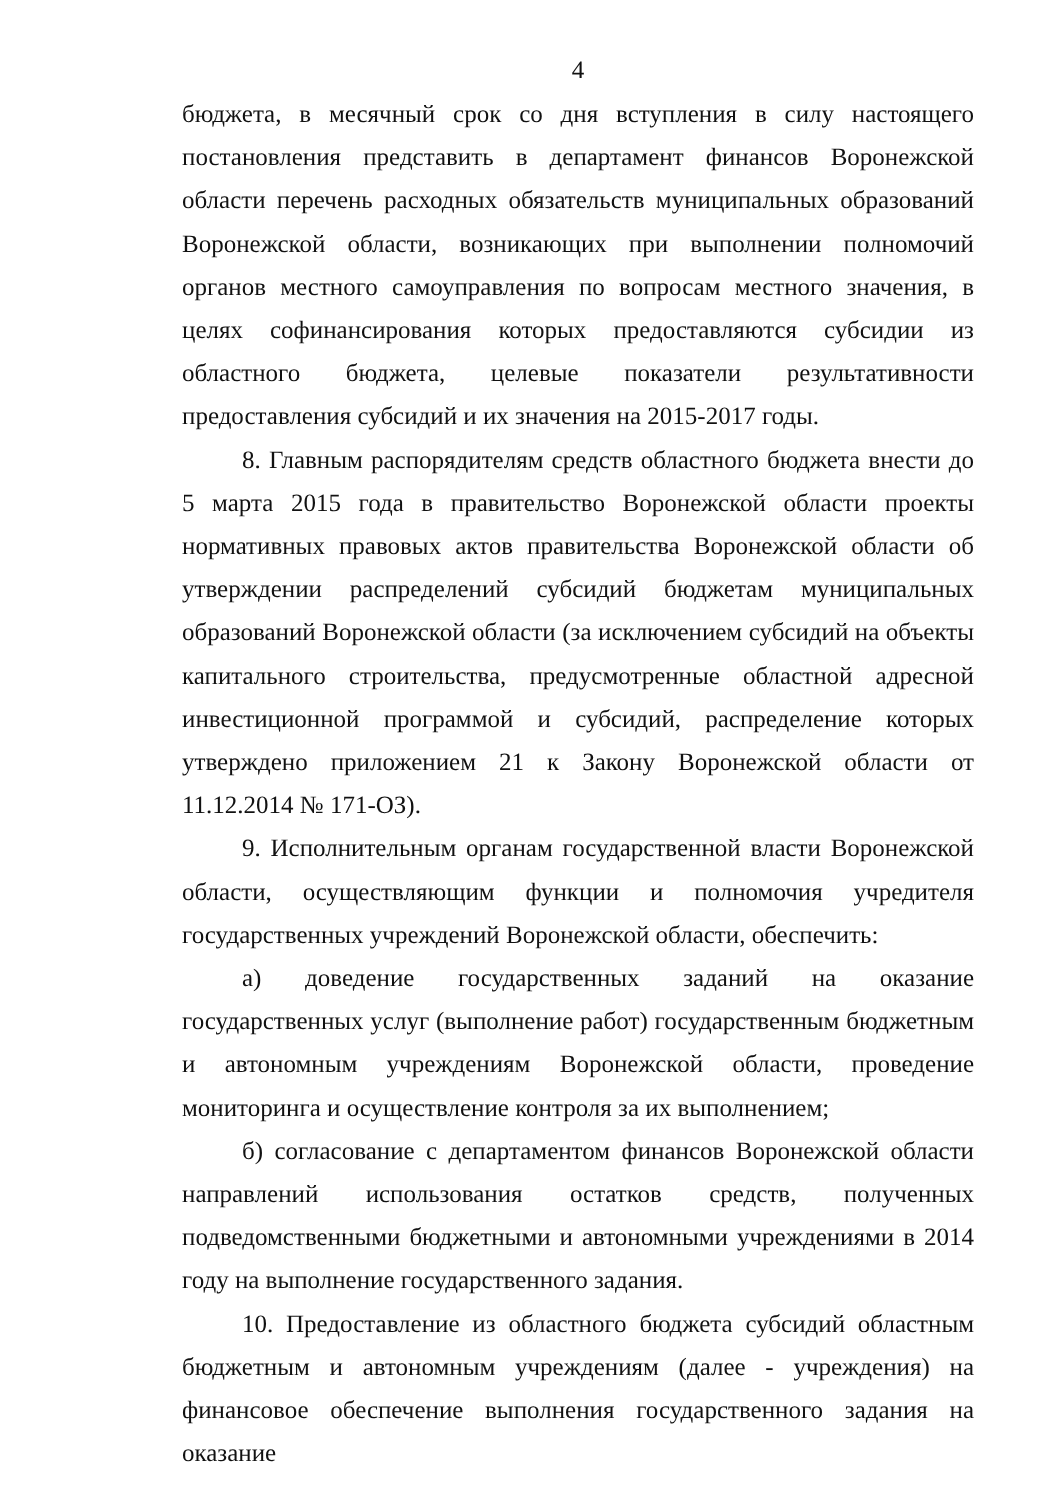4
бюджета, в месячный срок со дня вступления в силу настоящего постановления представить в департамент финансов Воронежской области перечень расходных обязательств муниципальных образований Воронежской области, возникающих при выполнении полномочий органов местного самоуправления по вопросам местного значения, в целях софинансирования которых предоставляются субсидии из областного бюджета, целевые показатели результативности предоставления субсидий и их значения на 2015-2017 годы.
8. Главным распорядителям средств областного бюджета внести до 5 марта 2015 года в правительство Воронежской области проекты нормативных правовых актов правительства Воронежской области об утверждении распределений субсидий бюджетам муниципальных образований Воронежской области (за исключением субсидий на объекты капитального строительства, предусмотренные областной адресной инвестиционной программой и субсидий, распределение которых утверждено приложением 21 к Закону Воронежской области от 11.12.2014 № 171-ОЗ).
9. Исполнительным органам государственной власти Воронежской области, осуществляющим функции и полномочия учредителя государственных учреждений Воронежской области, обеспечить:
а) доведение государственных заданий на оказание государственных услуг (выполнение работ) государственным бюджетным и автономным учреждениям Воронежской области, проведение мониторинга и осуществление контроля за их выполнением;
б) согласование с департаментом финансов Воронежской области направлений использования остатков средств, полученных подведомственными бюджетными и автономными учреждениями в 2014 году на выполнение государственного задания.
10. Предоставление из областного бюджета субсидий областным бюджетным и автономным учреждениям (далее - учреждения) на финансовое обеспечение выполнения государственного задания на оказание